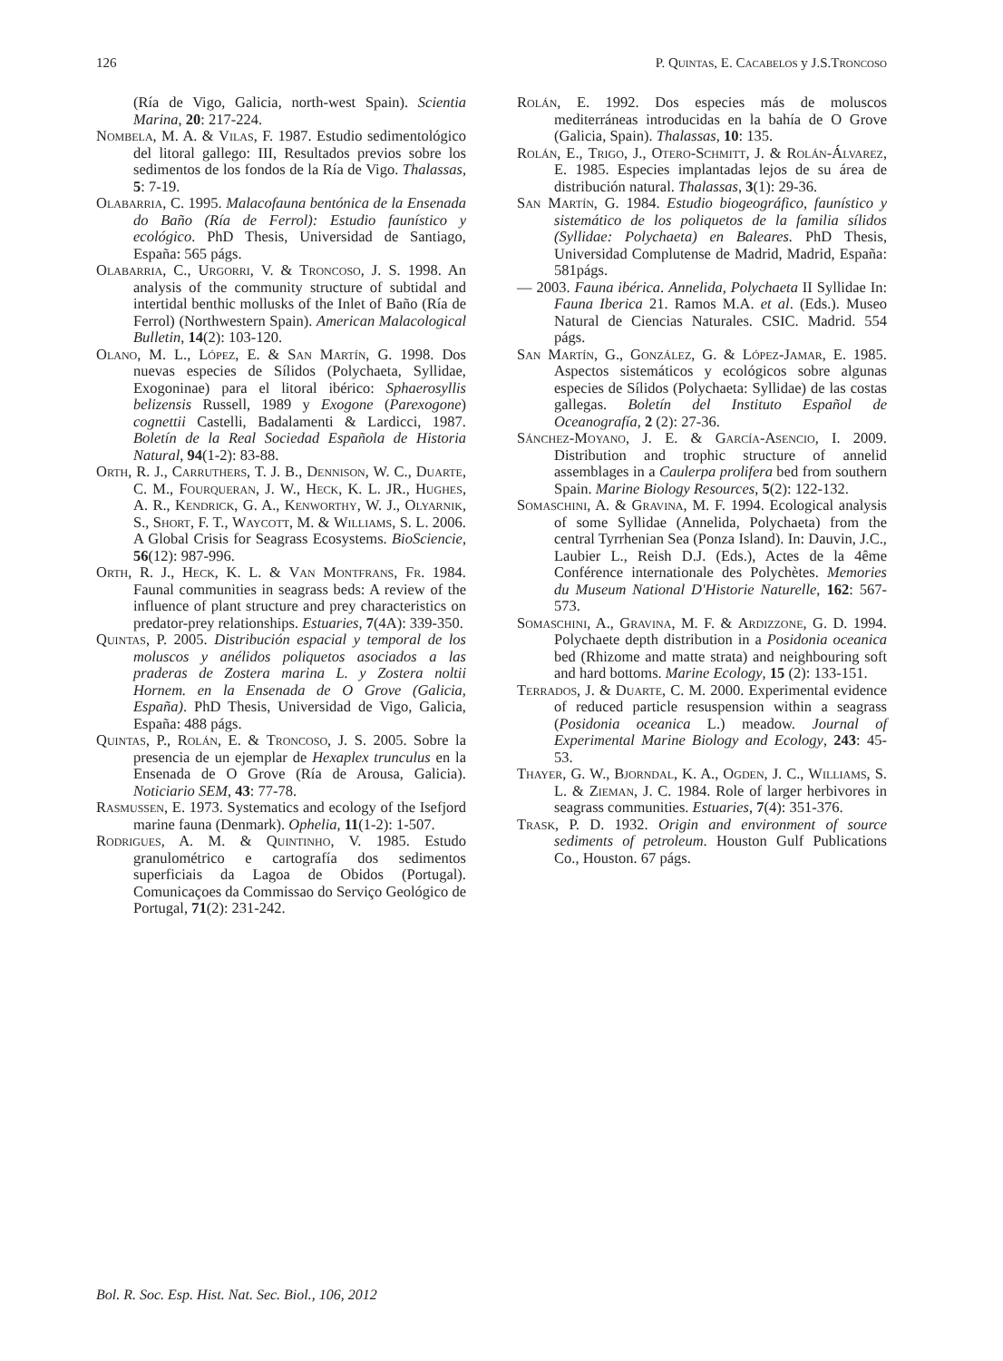126 P. Quintas, E. Cacabelos y J.S.Troncoso
(Ría de Vigo, Galicia, north-west Spain). Scientia Marina, 20: 217-224.
Nombela, M. A. & Vilas, F. 1987. Estudio sedimentológico del litoral gallego: III, Resultados previos sobre los sedimentos de los fondos de la Ría de Vigo. Thalassas, 5: 7-19.
Olabarria, C. 1995. Malacofauna bentónica de la Ensenada do Baño (Ría de Ferrol): Estudio faunístico y ecológico. PhD Thesis, Universidad de Santiago, España: 565 págs.
Olabarria, C., Urgorri, V. & Troncoso, J. S. 1998. An analysis of the community structure of subtidal and intertidal benthic mollusks of the Inlet of Baño (Ría de Ferrol) (Northwestern Spain). American Malacological Bulletin, 14(2): 103-120.
Olano, M. L., López, E. & San Martín, G. 1998. Dos nuevas especies de Sílidos (Polychaeta, Syllidae, Exogoninae) para el litoral ibérico: Sphaerosyllis belizensis Russell, 1989 y Exogone (Parexogone) cognettii Castelli, Badalamenti & Lardicci, 1987. Boletín de la Real Sociedad Española de Historia Natural, 94(1-2): 83-88.
Orth, R. J., Carruthers, T. J. B., Dennison, W. C., Duarte, C. M., Fourqueran, J. W., Heck, K. L. JR., Hughes, A. R., Kendrick, G. A., Kenworthy, W. J., Olyarnik, S., Short, F. T., Waycott, M. & Williams, S. L. 2006. A Global Crisis for Seagrass Ecosystems. BioSciencie, 56(12): 987-996.
Orth, R. J., Heck, K. L. & Van Montfrans, Fr. 1984. Faunal communities in seagrass beds: A review of the influence of plant structure and prey characteristics on predator-prey relationships. Estuaries, 7(4A): 339-350.
Quintas, P. 2005. Distribución espacial y temporal de los moluscos y anélidos poliquetos asociados a las praderas de Zostera marina L. y Zostera noltii Hornem. en la Ensenada de O Grove (Galicia, España). PhD Thesis, Universidad de Vigo, Galicia, España: 488 págs.
Quintas, P., Rolán, E. & Troncoso, J. S. 2005. Sobre la presencia de un ejemplar de Hexaplex trunculus en la Ensenada de O Grove (Ría de Arousa, Galicia). Noticiario SEM, 43: 77-78.
Rasmussen, E. 1973. Systematics and ecology of the Isefjord marine fauna (Denmark). Ophelia, 11(1-2): 1-507.
Rodrigues, A. M. & Quintinho, V. 1985. Estudo granulométrico e cartografía dos sedimentos superficiais da Lagoa de Obidos (Portugal). Comunicaçoes da Commissao do Serviço Geológico de Portugal, 71(2): 231-242.
Rolán, E. 1992. Dos especies más de moluscos mediterráneas introducidas en la bahía de O Grove (Galicia, Spain). Thalassas, 10: 135.
Rolán, E., Trigo, J., Otero-Schmitt, J. & Rolán-Álvarez, E. 1985. Especies implantadas lejos de su área de distribución natural. Thalassas, 3(1): 29-36.
San Martín, G. 1984. Estudio biogeográfico, faunístico y sistemático de los poliquetos de la familia sílidos (Syllidae: Polychaeta) en Baleares. PhD Thesis, Universidad Complutense de Madrid, Madrid, España: 581págs.
— 2003. Fauna ibérica. Annelida, Polychaeta II Syllidae In: Fauna Iberica 21. Ramos M.A. et al. (Eds.). Museo Natural de Ciencias Naturales. CSIC. Madrid. 554 págs.
San Martín, G., González, G. & López-Jamar, E. 1985. Aspectos sistemáticos y ecológicos sobre algunas especies de Sílidos (Polychaeta: Syllidae) de las costas gallegas. Boletín del Instituto Español de Oceanografía, 2 (2): 27-36.
Sánchez-Moyano, J. E. & García-Asencio, I. 2009. Distribution and trophic structure of annelid assemblages in a Caulerpa prolifera bed from southern Spain. Marine Biology Resources, 5(2): 122-132.
Somaschini, A. & Gravina, M. F. 1994. Ecological analysis of some Syllidae (Annelida, Polychaeta) from the central Tyrrhenian Sea (Ponza Island). In: Dauvin, J.C., Laubier L., Reish D.J. (Eds.), Actes de la 4ême Conférence internationale des Polychètes. Memories du Museum National D'Historie Naturelle, 162: 567-573.
Somaschini, A., Gravina, M. F. & Ardizzone, G. D. 1994. Polychaete depth distribution in a Posidonia oceanica bed (Rhizome and matte strata) and neighbouring soft and hard bottoms. Marine Ecology, 15 (2): 133-151.
Terrados, J. & Duarte, C. M. 2000. Experimental evidence of reduced particle resuspension within a seagrass (Posidonia oceanica L.) meadow. Journal of Experimental Marine Biology and Ecology, 243: 45-53.
Thayer, G. W., Bjorndal, K. A., Ogden, J. C., Williams, S. L. & Zieman, J. C. 1984. Role of larger herbivores in seagrass communities. Estuaries, 7(4): 351-376.
Trask, P. D. 1932. Origin and environment of source sediments of petroleum. Houston Gulf Publications Co., Houston. 67 págs.
Bol. R. Soc. Esp. Hist. Nat. Sec. Biol., 106, 2012